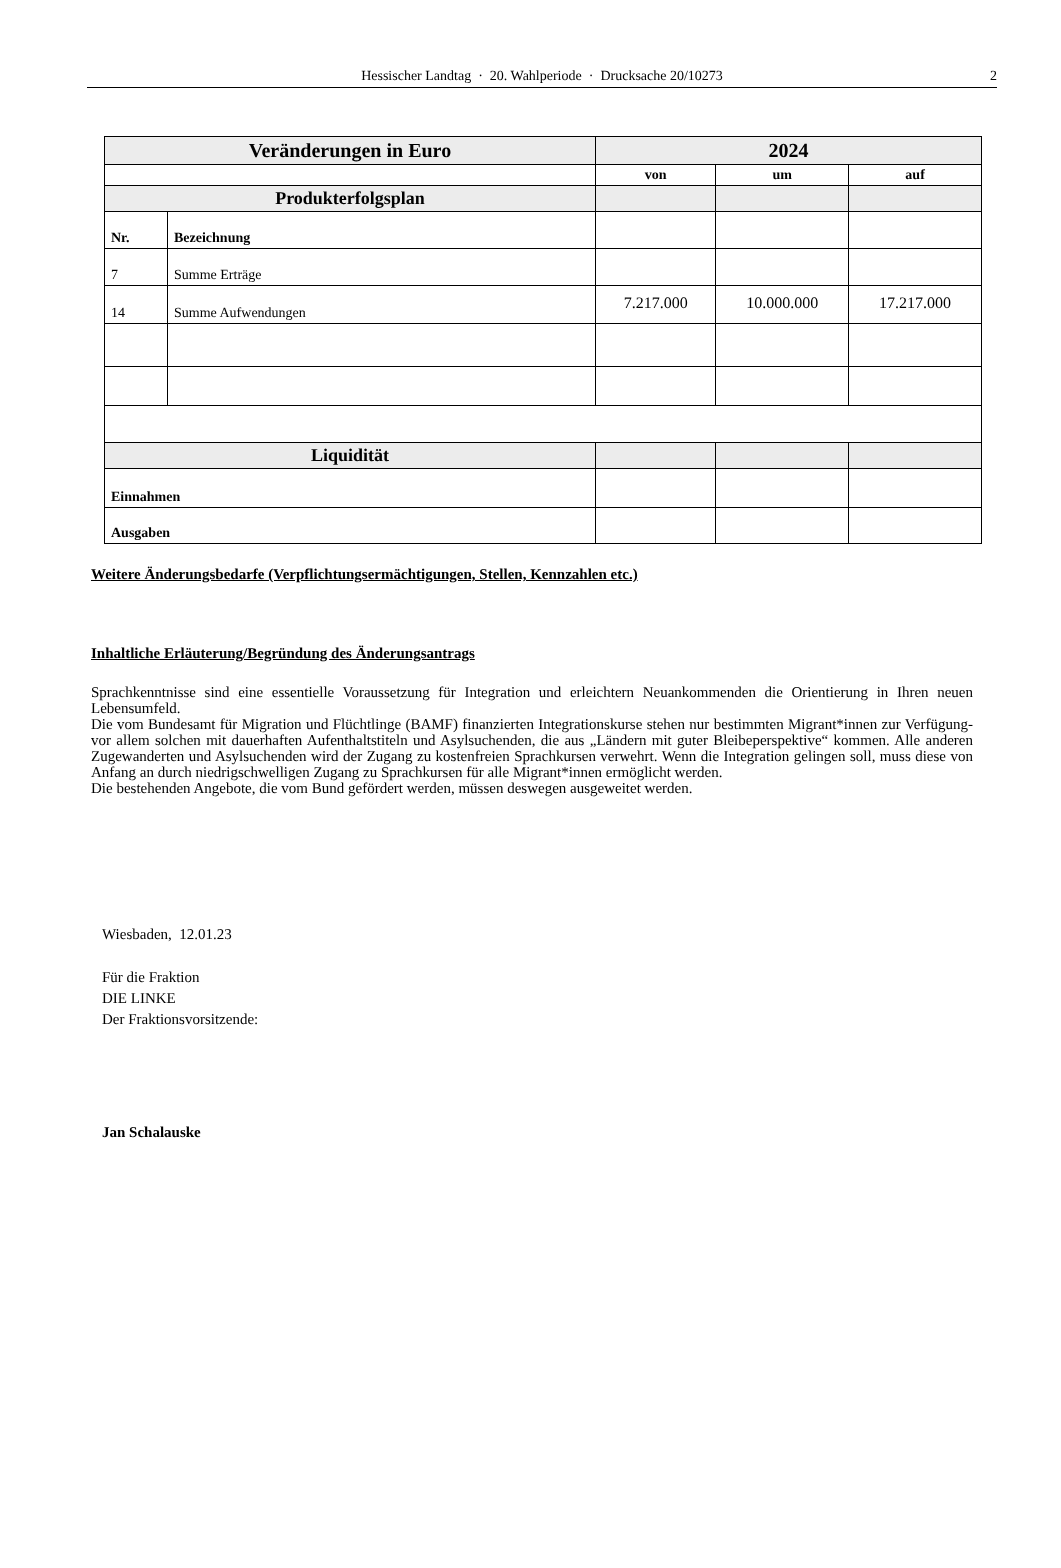Hessischer Landtag · 20. Wahlperiode · Drucksache 20/10273 2
| Veränderungen in Euro | | 2024 | | |
| | | von | um | auf |
| Produkterfolgsplan | | | | |
| Nr. | Bezeichnung | | | |
| 7 | Summe Erträge | | | |
| 14 | Summe Aufwendungen | 7.217.000 | 10.000.000 | 17.217.000 |
| Liquidität | | | | |
| Einnahmen | | | | |
| Ausgaben | | | | |
Weitere Änderungsbedarfe (Verpflichtungsermächtigungen, Stellen, Kennzahlen etc.)
Inhaltliche Erläuterung/Begründung des Änderungsantrags
Sprachkenntnisse sind eine essentielle Voraussetzung für Integration und erleichtern Neuankommenden die Orientierung in Ihren neuen Lebensumfeld.
Die vom Bundesamt für Migration und Flüchtlinge (BAMF) finanzierten Integrationskurse stehen nur bestimmten Migrant*innen zur Verfügung- vor allem solchen mit dauerhaften Aufenthaltstiteln und Asylsuchenden, die aus „Ländern mit guter Bleibeperspektive“ kommen. Alle anderen Zugewanderten und Asylsuchenden wird der Zugang zu kostenfreien Sprachkursen verwehrt. Wenn die Integration gelingen soll, muss diese von Anfang an durch niedrigschwelligen Zugang zu Sprachkursen für alle Migrant*innen ermöglicht werden.
Die bestehenden Angebote, die vom Bund gefördert werden, müssen deswegen ausgeweitet werden.
Wiesbaden, 12.01.23
Für die Fraktion
DIE LINKE
Der Fraktionsvorsitzende:
Jan Schalauske